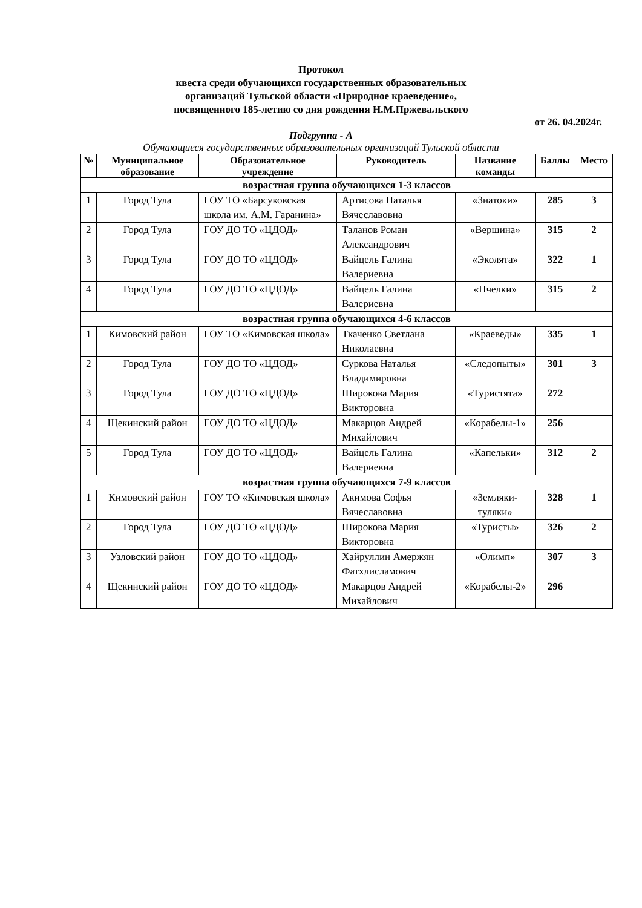Протокол
квеста среди обучающихся государственных образовательных
организаций Тульской области «Природное краеведение»,
посвященного 185-летию со дня рождения Н.М.Пржевальского
от 26. 04.2024г.
Подгруппа - А
Обучающиеся государственных образовательных организаций Тульской области
| № | Муниципальное образование | Образовательное учреждение | Руководитель | Название команды | Баллы | Место |
| --- | --- | --- | --- | --- | --- | --- |
| возрастная группа обучающихся 1-3 классов | | | | | | |
| 1 | Город Тула | ГОУ ТО «Барсуковская школа им. А.М. Гаранина» | Артисова Наталья Вячеславовна | «Знатоки» | 285 | 3 |
| 2 | Город Тула | ГОУ ДО ТО «ЦДОД» | Таланов Роман Александрович | «Вершина» | 315 | 2 |
| 3 | Город Тула | ГОУ ДО ТО «ЦДОД» | Вайцель Галина Валериевна | «Эколята» | 322 | 1 |
| 4 | Город Тула | ГОУ ДО ТО «ЦДОД» | Вайцель Галина Валериевна | «Пчелки» | 315 | 2 |
| возрастная группа обучающихся 4-6 классов | | | | | | |
| 1 | Кимовский район | ГОУ ТО «Кимовская школа» | Ткаченко Светлана Николаевна | «Краеведы» | 335 | 1 |
| 2 | Город Тула | ГОУ ДО ТО «ЦДОД» | Суркова Наталья Владимировна | «Следопыты» | 301 | 3 |
| 3 | Город Тула | ГОУ ДО ТО «ЦДОД» | Широкова Мария Викторовна | «Туристята» | 272 | |
| 4 | Щекинский район | ГОУ ДО ТО «ЦДОД» | Макарцов Андрей Михайлович | «Корабелы-1» | 256 | |
| 5 | Город Тула | ГОУ ДО ТО «ЦДОД» | Вайцель Галина Валериевна | «Капельки» | 312 | 2 |
| возрастная группа обучающихся 7-9 классов | | | | | | |
| 1 | Кимовский район | ГОУ ТО «Кимовская школа» | Акимова Софья Вячеславовна | «Земляки-туляки» | 328 | 1 |
| 2 | Город Тула | ГОУ ДО ТО «ЦДОД» | Широкова Мария Викторовна | «Туристы» | 326 | 2 |
| 3 | Узловский район | ГОУ ДО ТО «ЦДОД» | Хайруллин Амержян Фатхлисламович | «Олимп» | 307 | 3 |
| 4 | Щекинский район | ГОУ ДО ТО «ЦДОД» | Макарцов Андрей Михайлович | «Корабелы-2» | 296 | |